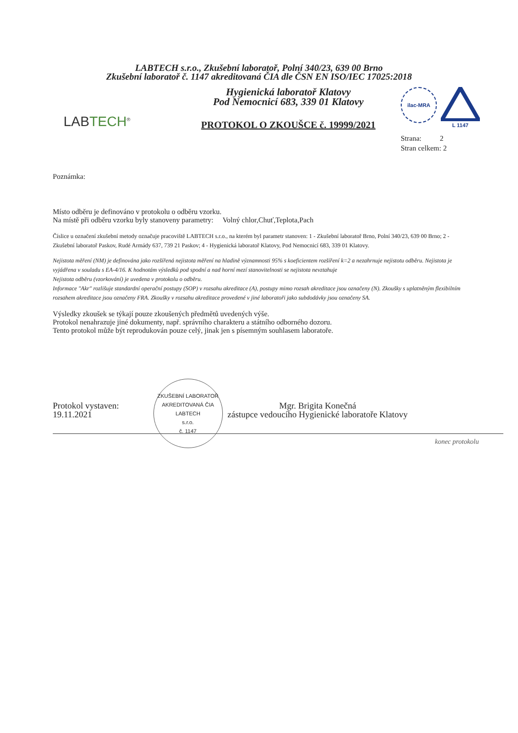LABTECH s.r.o., Zkušební laboratoř, Polní 340/23, 639 00 Brno
Zkušební laboratoř č. 1147 akreditovaná ČIA dle ČSN EN ISO/IEC 17025:2018
LABTECH<sup>®</sup>
Hygienická laboratoř Klatovy
Pod Nemocnicí 683, 339 01 Klatovy
PROTOKOL O ZKOUŠCE č. 19999/2021
ilac-MRA
L 1147
Strana: 2
Stran celkem: 2
Poznámka:
Místo odběru je definováno v protokolu o odběru vzorku.
Na místě při odběru vzorku byly stanoveny parametry: Volný chlor,Chuť,Teplota,Pach
Číslice u označení zkušební metody označuje pracoviště LABTECH s.r.o., na kterém byl parametr stanoven: 1 - Zkušební laboratoř Brno, Polní 340/23, 639 00 Brno; 2 - Zkušební laboratoř Paskov, Rudé Armády 637, 739 21 Paskov; 4 - Hygienická laboratoř Klatovy, Pod Nemocnicí 683, 339 01 Klatovy.
Nejistota měření (NM) je definována jako rozšířená nejistota měření na hladině významnosti 95% s koeficientem rozšíření k=2 a nezahrnuje nejistotu odběru. Nejistota je vyjádřena v souladu s EA-4/16. K hodnotám výsledků pod spodní a nad horní mezí stanovitelnosti se nejistota nevztahuje
Nejistota odběru (vzorkování) je uvedena v protokolu o odběru.
Informace "Akr" rozlišuje standardní operační postupy (SOP) v rozsahu akreditace (A), postupy mimo rozsah akreditace jsou označeny (N). Zkoušky s uplatněným flexibilním rozsahem akreditace jsou označeny FRA. Zkoušky v rozsahu akreditace provedené v jiné laboratoři jako subdodávky jsou označeny SA.
Výsledky zkoušek se týkají pouze zkoušených předmětů uvedených výše.
Protokol nenahrazuje jiné dokumenty, např. správního charakteru a státního odborného dozoru.
Tento protokol může být reprodukován pouze celý, jinak jen s písemným souhlasem laboratoře.
Protokol vystaven:
19.11.2021
ZKUŠEBNÍ LABORATOŘ AKREDITOVANÁ ČIA
LABTECH
s.r.o.
č. 1147
Mgr. Brigita Konečná
zástupce vedoucího Hygienické laboratoře Klatovy
konec protokolu